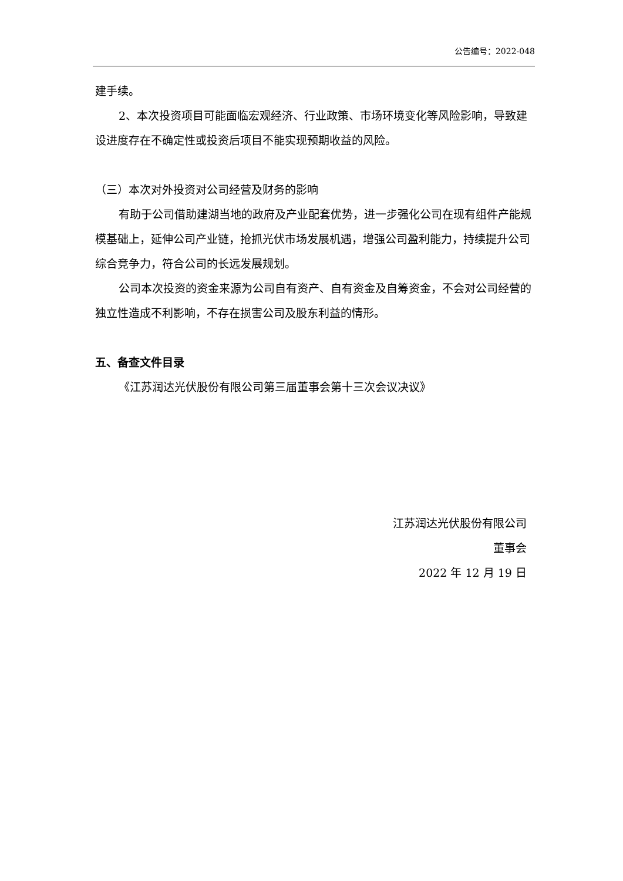公告编号：2022-048
建手续。
2、本次投资项目可能面临宏观经济、行业政策、市场环境变化等风险影响，导致建设进度存在不确定性或投资后项目不能实现预期收益的风险。
（三）本次对外投资对公司经营及财务的影响
有助于公司借助建湖当地的政府及产业配套优势，进一步强化公司在现有组件产能规模基础上，延伸公司产业链，抢抓光伏市场发展机遇，增强公司盈利能力，持续提升公司综合竞争力，符合公司的长远发展规划。
公司本次投资的资金来源为公司自有资产、自有资金及自筹资金，不会对公司经营的独立性造成不利影响，不存在损害公司及股东利益的情形。
五、备查文件目录
《江苏润达光伏股份有限公司第三届董事会第十三次会议决议》
江苏润达光伏股份有限公司
董事会
2022 年 12 月 19 日